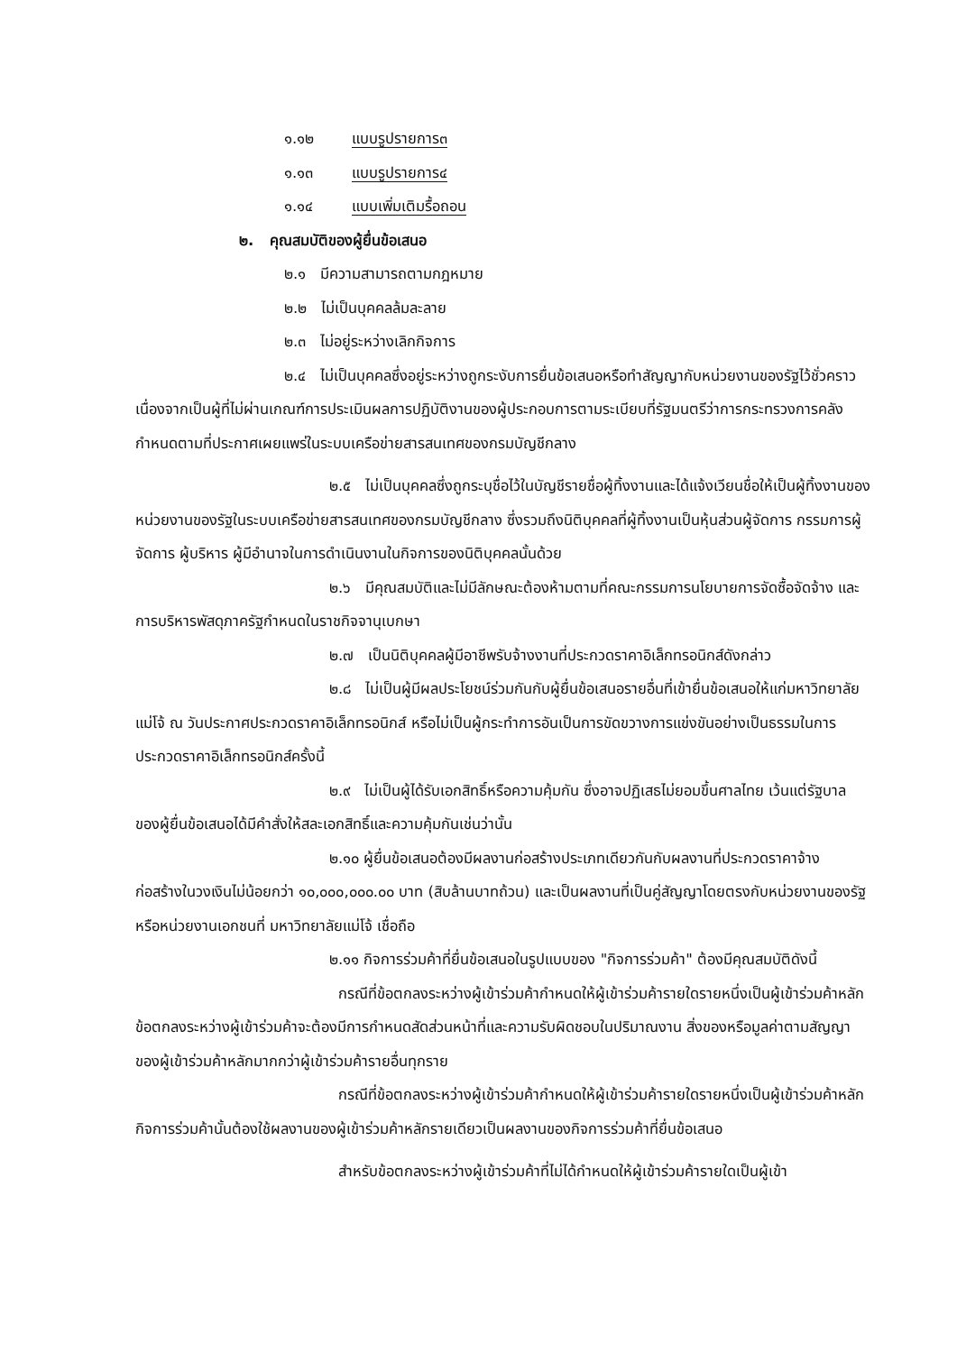๑.๑๒ แบบรูปรายการ๓
๑.๑๓ แบบรูปรายการ๔
๑.๑๔ แบบเพิ่มเติมรื้อถอน
๒. คุณสมบัติของผู้ยื่นข้อเสนอ
๒.๑ มีความสามารถตามกฎหมาย
๒.๒ ไม่เป็นบุคคลล้มละลาย
๒.๓ ไม่อยู่ระหว่างเลิกกิจการ
๒.๔ ไม่เป็นบุคคลซึ่งอยู่ระหว่างถูกระงับการยื่นข้อเสนอหรือทำสัญญากับหน่วยงานของรัฐไว้ชั่วคราว เนื่องจากเป็นผู้ที่ไม่ผ่านเกณฑ์การประเมินผลการปฏิบัติงานของผู้ประกอบการตามระเบียบที่รัฐมนตรีว่าการกระทรวงการคลังกำหนดตามที่ประกาศเผยแพร่ในระบบเครือข่ายสารสนเทศของกรมบัญชีกลาง
๒.๕ ไม่เป็นบุคคลซึ่งถูกระบุชื่อไว้ในบัญชีรายชื่อผู้ทิ้งงานและได้แจ้งเวียนชื่อให้เป็นผู้ทิ้งงานของหน่วยงานของรัฐในระบบเครือข่ายสารสนเทศของกรมบัญชีกลาง ซึ่งรวมถึงนิติบุคคลที่ผู้ทิ้งงานเป็นหุ้นส่วนผู้จัดการ กรรมการผู้จัดการ ผู้บริหาร ผู้มีอำนาจในการดำเนินงานในกิจการของนิติบุคคลนั้นด้วย
๒.๖ มีคุณสมบัติและไม่มีลักษณะต้องห้ามตามที่คณะกรรมการนโยบายการจัดซื้อจัดจ้าง และการบริหารพัสดุภาครัฐกำหนดในราชกิจจานุเบกษา
๒.๗ เป็นนิติบุคคลผู้มีอาชีพรับจ้างงานที่ประกวดราคาอิเล็กทรอนิกส์ดังกล่าว
๒.๘ ไม่เป็นผู้มีผลประโยชน์ร่วมกันกับผู้ยื่นข้อเสนอรายอื่นที่เข้ายื่นข้อเสนอให้แก่มหาวิทยาลัยแม่โจ้ ณ วันประกาศประกวดราคาอิเล็กทรอนิกส์ หรือไม่เป็นผู้กระทำการอันเป็นการขัดขวางการแข่งขันอย่างเป็นธรรมในการประกวดราคาอิเล็กทรอนิกส์ครั้งนี้
๒.๙ ไม่เป็นผู้ได้รับเอกสิทธิ์หรือความคุ้มกัน ซึ่งอาจปฏิเสธไม่ยอมขึ้นศาลไทย เว้นแต่รัฐบาล ของผู้ยื่นข้อเสนอได้มีคำสั่งให้สละเอกสิทธิ์และความคุ้มกันเช่นว่านั้น
๒.๑๐ ผู้ยื่นข้อเสนอต้องมีผลงานก่อสร้างประเภทเดียวกันกับผลงานที่ประกวดราคาจ้าง ก่อสร้างในวงเงินไม่น้อยกว่า ๑๐,๐๐๐,๐๐๐.๐๐ บาท (สิบล้านบาทถ้วน) และเป็นผลงานที่เป็นคู่สัญญาโดยตรงกับหน่วยงานของรัฐ หรือหน่วยงานเอกชนที่ มหาวิทยาลัยแม่โจ้ เชื่อถือ
๒.๑๑ กิจการร่วมค้าที่ยื่นข้อเสนอในรูปแบบของ "กิจการร่วมค้า" ต้องมีคุณสมบัติดังนี้
กรณีที่ข้อตกลงระหว่างผู้เข้าร่วมค้ากำหนดให้ผู้เข้าร่วมค้ารายใดรายหนึ่งเป็นผู้เข้าร่วมค้าหลัก ข้อตกลงระหว่างผู้เข้าร่วมค้าจะต้องมีการกำหนดสัดส่วนหน้าที่และความรับผิดชอบในปริมาณงาน สิ่งของหรือมูลค่าตามสัญญาของผู้เข้าร่วมค้าหลักมากกว่าผู้เข้าร่วมค้ารายอื่นทุกราย
กรณีที่ข้อตกลงระหว่างผู้เข้าร่วมค้ากำหนดให้ผู้เข้าร่วมค้ารายใดรายหนึ่งเป็นผู้เข้าร่วมค้าหลัก กิจการร่วมค้านั้นต้องใช้ผลงานของผู้เข้าร่วมค้าหลักรายเดียวเป็นผลงานของกิจการร่วมค้าที่ยื่นข้อเสนอ
สำหรับข้อตกลงระหว่างผู้เข้าร่วมค้าที่ไม่ได้กำหนดให้ผู้เข้าร่วมค้ารายใดเป็นผู้เข้า